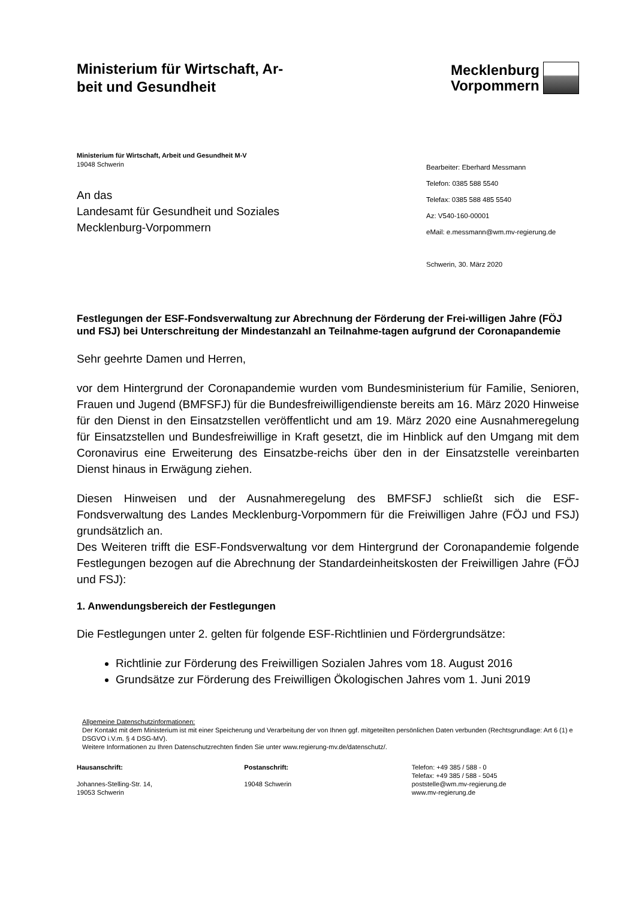Ministerium für Wirtschaft, Ar-
beit und Gesundheit
Mecklenburg
Vorpommern
Ministerium für Wirtschaft, Arbeit und Gesundheit M-V
19048 Schwerin
An das
Landesamt für Gesundheit und Soziales
Mecklenburg-Vorpommern
Bearbeiter: Eberhard Messmann
Telefon: 0385 588 5540
Telefax: 0385 588 485 5540
Az: V540-160-00001
eMail: e.messmann@wm.mv-regierung.de
Schwerin, 30. März 2020
Festlegungen der ESF-Fondsverwaltung zur Abrechnung der Förderung der Frei-willigen Jahre (FÖJ und FSJ) bei Unterschreitung der Mindestanzahl an Teilnahme-tagen aufgrund der Coronapandemie
Sehr geehrte Damen und Herren,
vor dem Hintergrund der Coronapandemie wurden vom Bundesministerium für Familie, Senioren, Frauen und Jugend (BMFSFJ) für die Bundesfreiwilligendienste bereits am 16. März 2020 Hinweise für den Dienst in den Einsatzstellen veröffentlicht und am 19. März 2020 eine Ausnahmeregelung für Einsatzstellen und Bundesfreiwillige in Kraft gesetzt, die im Hinblick auf den Umgang mit dem Coronavirus eine Erweiterung des Einsatzbe-reichs über den in der Einsatzstelle vereinbarten Dienst hinaus in Erwägung ziehen.
Diesen Hinweisen und der Ausnahmeregelung des BMFSFJ schließt sich die ESF-Fondsverwaltung des Landes Mecklenburg-Vorpommern für die Freiwilligen Jahre (FÖJ und FSJ) grundsätzlich an.
Des Weiteren trifft die ESF-Fondsverwaltung vor dem Hintergrund der Coronapandemie folgende Festlegungen bezogen auf die Abrechnung der Standardeinheitskosten der Freiwilligen Jahre (FÖJ und FSJ):
1. Anwendungsbereich der Festlegungen
Die Festlegungen unter 2. gelten für folgende ESF-Richtlinien und Fördergrundsätze:
Richtlinie zur Förderung des Freiwilligen Sozialen Jahres vom 18. August 2016
Grundsätze zur Förderung des Freiwilligen Ökologischen Jahres vom 1. Juni 2019
Allgemeine Datenschutzinformationen:
Der Kontakt mit dem Ministerium ist mit einer Speicherung und Verarbeitung der von Ihnen ggf. mitgeteilten persönlichen Daten verbunden (Rechtsgrundlage: Art 6 (1) e DSGVO i.V.m. § 4 DSG-MV).
Weitere Informationen zu Ihren Datenschutzrechten finden Sie unter www.regierung-mv.de/datenschutz/.
Hausanschrift:
Johannes-Stelling-Str. 14,
19053 Schwerin
Postanschrift:
19048 Schwerin
Telefon: +49 385 / 588 - 0
Telefax: +49 385 / 588 - 5045
poststelle@wm.mv-regierung.de
www.mv-regierung.de